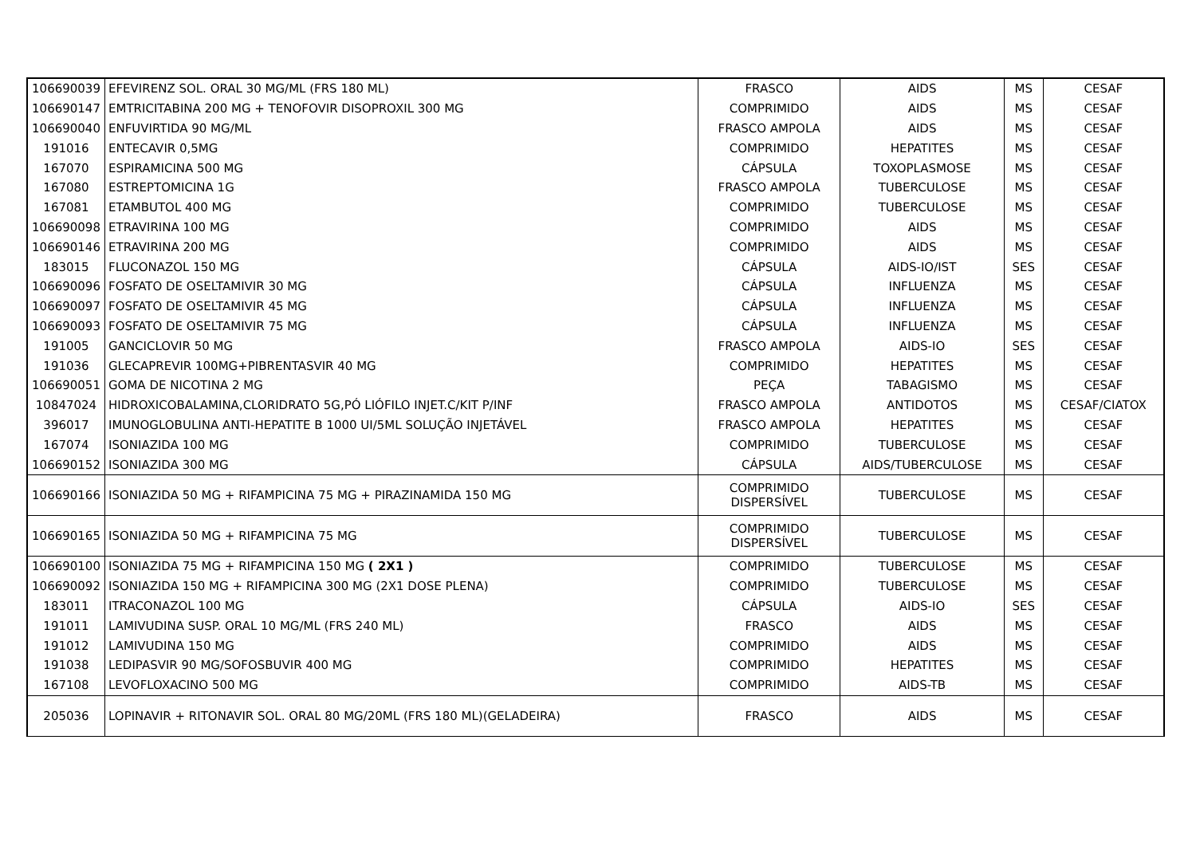| 106690039 | EFEVIRENZ SOL. ORAL 30 MG/ML (FRS 180 ML) | FRASCO | AIDS | MS | CESAF |
| 106690147 | EMTRICITABINA 200 MG + TENOFOVIR DISOPROXIL 300 MG | COMPRIMIDO | AIDS | MS | CESAF |
| 106690040 | ENFUVIRTIDA 90 MG/ML | FRASCO AMPOLA | AIDS | MS | CESAF |
| 191016 | ENTECAVIR 0,5MG | COMPRIMIDO | HEPATITES | MS | CESAF |
| 167070 | ESPIRAMICINA 500 MG | CÁPSULA | TOXOPLASMOSE | MS | CESAF |
| 167080 | ESTREPTOMICINA 1G | FRASCO AMPOLA | TUBERCULOSE | MS | CESAF |
| 167081 | ETAMBUTOL 400 MG | COMPRIMIDO | TUBERCULOSE | MS | CESAF |
| 106690098 | ETRAVIRINA 100 MG | COMPRIMIDO | AIDS | MS | CESAF |
| 106690146 | ETRAVIRINA 200 MG | COMPRIMIDO | AIDS | MS | CESAF |
| 183015 | FLUCONAZOL 150 MG | CÁPSULA | AIDS-IO/IST | SES | CESAF |
| 106690096 | FOSFATO DE OSELTAMIVIR 30 MG | CÁPSULA | INFLUENZA | MS | CESAF |
| 106690097 | FOSFATO DE OSELTAMIVIR 45 MG | CÁPSULA | INFLUENZA | MS | CESAF |
| 106690093 | FOSFATO DE OSELTAMIVIR 75 MG | CÁPSULA | INFLUENZA | MS | CESAF |
| 191005 | GANCICLOVIR 50 MG | FRASCO AMPOLA | AIDS-IO | SES | CESAF |
| 191036 | GLECAPREVIR 100MG+PIBRENTASVIR 40 MG | COMPRIMIDO | HEPATITES | MS | CESAF |
| 106690051 | GOMA DE NICOTINA 2 MG | PEÇA | TABAGISMO | MS | CESAF |
| 10847024 | HIDROXICOBALAMINA,CLORIDRATO 5G,PÓ LIÓFILO INJET.C/KIT P/INF | FRASCO AMPOLA | ANTIDOTOS | MS | CESAF/CIATOX |
| 396017 | IMUNOGLOBULINA ANTI-HEPATITE B 1000 UI/5ML SOLUÇÃO INJETÁVEL | FRASCO AMPOLA | HEPATITES | MS | CESAF |
| 167074 | ISONIAZIDA 100 MG | COMPRIMIDO | TUBERCULOSE | MS | CESAF |
| 106690152 | ISONIAZIDA 300 MG | CÁPSULA | AIDS/TUBERCULOSE | MS | CESAF |
| 106690166 | ISONIAZIDA 50 MG + RIFAMPICINA 75 MG + PIRAZINAMIDA 150 MG | COMPRIMIDO DISPERSÍVEL | TUBERCULOSE | MS | CESAF |
| 106690165 | ISONIAZIDA 50 MG + RIFAMPICINA 75 MG | COMPRIMIDO DISPERSÍVEL | TUBERCULOSE | MS | CESAF |
| 106690100 | ISONIAZIDA 75 MG + RIFAMPICINA 150 MG ( 2X1 ) | COMPRIMIDO | TUBERCULOSE | MS | CESAF |
| 106690092 | ISONIAZIDA 150 MG + RIFAMPICINA 300 MG (2X1 DOSE PLENA) | COMPRIMIDO | TUBERCULOSE | MS | CESAF |
| 183011 | ITRACONAZOL 100 MG | CÁPSULA | AIDS-IO | SES | CESAF |
| 191011 | LAMIVUDINA SUSP. ORAL 10 MG/ML (FRS 240 ML) | FRASCO | AIDS | MS | CESAF |
| 191012 | LAMIVUDINA 150 MG | COMPRIMIDO | AIDS | MS | CESAF |
| 191038 | LEDIPASVIR 90 MG/SOFOSBUVIR 400 MG | COMPRIMIDO | HEPATITES | MS | CESAF |
| 167108 | LEVOFLOXACINO 500 MG | COMPRIMIDO | AIDS-TB | MS | CESAF |
| 205036 | LOPINAVIR + RITONAVIR SOL. ORAL 80 MG/20ML (FRS 180 ML)(GELADEIRA) | FRASCO | AIDS | MS | CESAF |